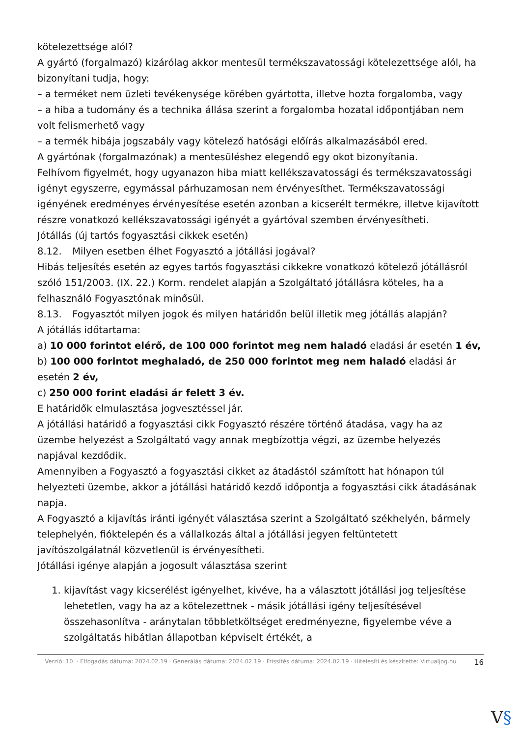kötelezettsége alól?
A gyártó (forgalmazó) kizárólag akkor mentesül termékszavatossági kötelezettsége alól, ha bizonyítani tudja, hogy:
– a terméket nem üzleti tevékenysége körében gyártotta, illetve hozta forgalomba, vagy
– a hiba a tudomány és a technika állása szerint a forgalomba hozatal időpontjában nem volt felismerhető vagy
– a termék hibája jogszabály vagy kötelező hatósági előírás alkalmazásából ered.
A gyártónak (forgalmazónak) a mentesüléshez elegendő egy okot bizonyítania.
Felhívom figyelmét, hogy ugyanazon hiba miatt kellékszavatossági és termékszavatossági igényt egyszerre, egymással párhuzamosan nem érvényesíthet. Termékszavatossági igényének eredményes érvényesítése esetén azonban a kicserélt termékre, illetve kijavított részre vonatkozó kellékszavatossági igényét a gyártóval szemben érvényesítheti.
Jótállás (új tartós fogyasztási cikkek esetén)
8.12. Milyen esetben élhet Fogyasztó a jótállási jogával?
Hibás teljesítés esetén az egyes tartós fogyasztási cikkekre vonatkozó kötelező jótállásról szóló 151/2003. (IX. 22.) Korm. rendelet alapján a Szolgáltató jótállásra köteles, ha a felhasználó Fogyasztónak minősül.
8.13. Fogyasztót milyen jogok és milyen határidőn belül illetik meg jótállás alapján?
A jótállás időtartama:
a) 10 000 forintot elérő, de 100 000 forintot meg nem haladó eladási ár esetén 1 év,
b) 100 000 forintot meghaladó, de 250 000 forintot meg nem haladó eladási ár esetén 2 év,
c) 250 000 forint eladási ár felett 3 év.
E határidők elmulasztása jogvesztéssel jár.
A jótállási határidő a fogyasztási cikk Fogyasztó részére történő átadása, vagy ha az üzembe helyezést a Szolgáltató vagy annak megbízottja végzi, az üzembe helyezés napjával kezdődik.
Amennyiben a Fogyasztó a fogyasztási cikket az átadástól számított hat hónapon túl helyezteti üzembe, akkor a jótállási határidő kezdő időpontja a fogyasztási cikk átadásának napja.
A Fogyasztó a kijavítás iránti igényét választása szerint a Szolgáltató székhelyén, bármely telephelyén, fióktelepén és a vállalkozás által a jótállási jegyen feltüntetett javítószolgálatnál közvetlenül is érvényesítheti.
Jótállási igénye alapján a jogosult választása szerint
1. kijavítást vagy kicserélést igényelhet, kivéve, ha a választott jótállási jog teljesítése lehetetlen, vagy ha az a kötelezettnek - másik jótállási igény teljesítésével összehasonlítva - aránytalan többletköltséget eredményezne, figyelembe véve a szolgáltatás hibátlan állapotban képviselt értékét, a
Verzió: 10. · Elfogadás dátuma: 2024.02.19 · Generálás dátuma: 2024.02.19 · Frissítés dátuma: 2024.02.19 · Hitelesíti és készítette: Virtualjog.hu
16
V§